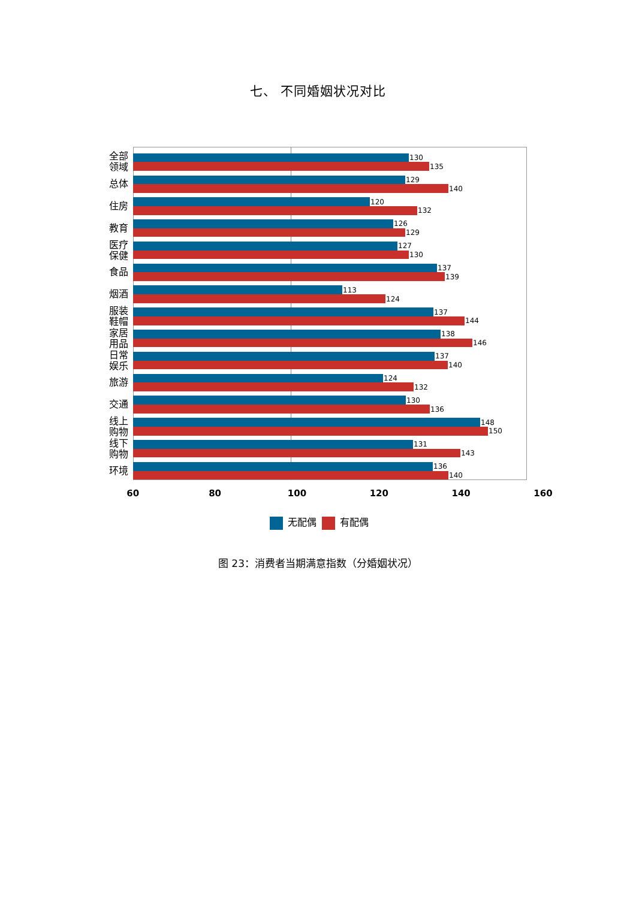七、 不同婚姻状况对比
全部
领域
130
135
总体
129
140
住房
120
132
教育
126
129
医疗
保健
127
130
食品
137
139
烟酒
113
124
服装
鞋帽
137
144
家居
用品
138
146
日常
娱乐
137
140
旅游
124
132
交通
130
136
线上
购物
148
150
线下
购物
131
143
环境
136
140
60 80 100 120 140 160
无配偶 有配偶
图 23：消费者当期满意指数（分婚姻状况）